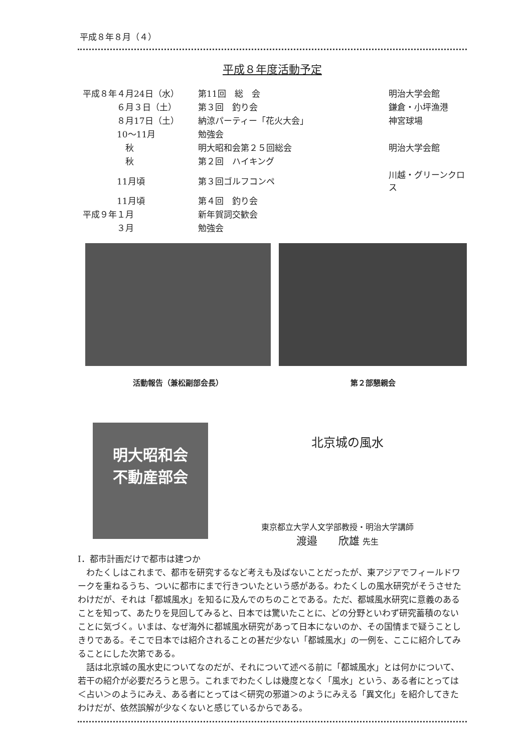平成８年８月（４）
平成８年度活動予定
| 平成８年４月24日（水） | 第11回 総 会 | 明治大学会館 |
| ６月３日（土） | 第３回 釣り会 | 鎌倉・小坪漁港 |
| ８月17日（土） | 納涼パーティー「花火大会」 | 神宮球場 |
| 10～11月 | 勉強会 | |
| 秋 | 明大昭和会第２５回総会 | 明治大学会館 |
| 秋 | 第２回 ハイキング | |
| 11月頃 | 第３回ゴルフコンペ | 川越・グリーンクロス |
| 11月頃 | 第４回 釣り会 | |
| 平成９年１月 | 新年賀詞交歓会 | |
| ３月 | 勉強会 | |
活動報告（兼松副部会長） 第２部懇親会
明大昭和会
不動産部会
北京城の風水
東京都立大学人文学部教授・明治大学講師
渡邉　　欣雄 先生
Ⅰ．都市計画だけで都市は建つか
わたくしはこれまで、都市を研究するなど考えも及ばないことだったが、東アジアでフィールドワークを重ねるうち、ついに都市にまで行きついたという感がある。わたくしの風水研究がそうさせたわけだが、それは「都城風水」を知るに及んでのちのことである。ただ、都城風水研究に意義のあることを知って、あたりを見回してみると、日本では驚いたことに、どの分野といわず研究蓄積のないことに気づく。いまは、なぜ海外に都城風水研究があって日本にないのか、その国情まで疑うことしきりである。そこで日本では紹介されることの甚だ少ない「都城風水」の一例を、ここに紹介してみることにした次第である。
話は北京城の風水史についてなのだが、それについて述べる前に「都城風水」とは何かについて、若干の紹介が必要だろうと思う。これまでわたくしは幾度となく「風水」という、ある者にとっては＜占い＞のようにみえ、ある者にとっては＜研究の邪道＞のようにみえる「異文化」を紹介してきたわけだが、依然誤解が少なくないと感じているからである。